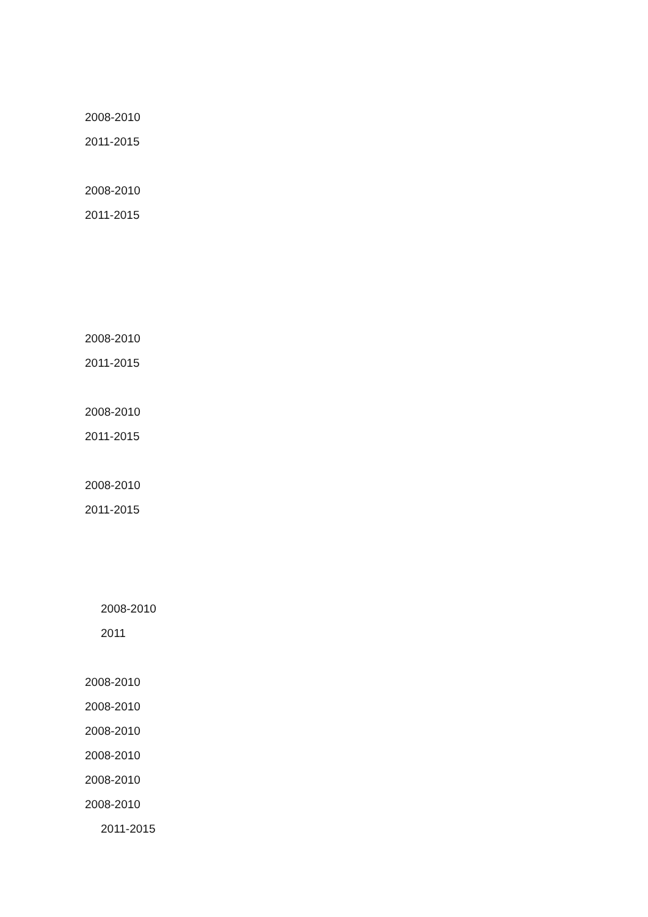2008-2010
2011-2015
2008-2010
2011-2015
2008-2010
2011-2015
2008-2010
2011-2015
2008-2010
2011-2015
2008-2010
2011
2008-2010
2008-2010
2008-2010
2008-2010
2008-2010
2008-2010
2011-2015